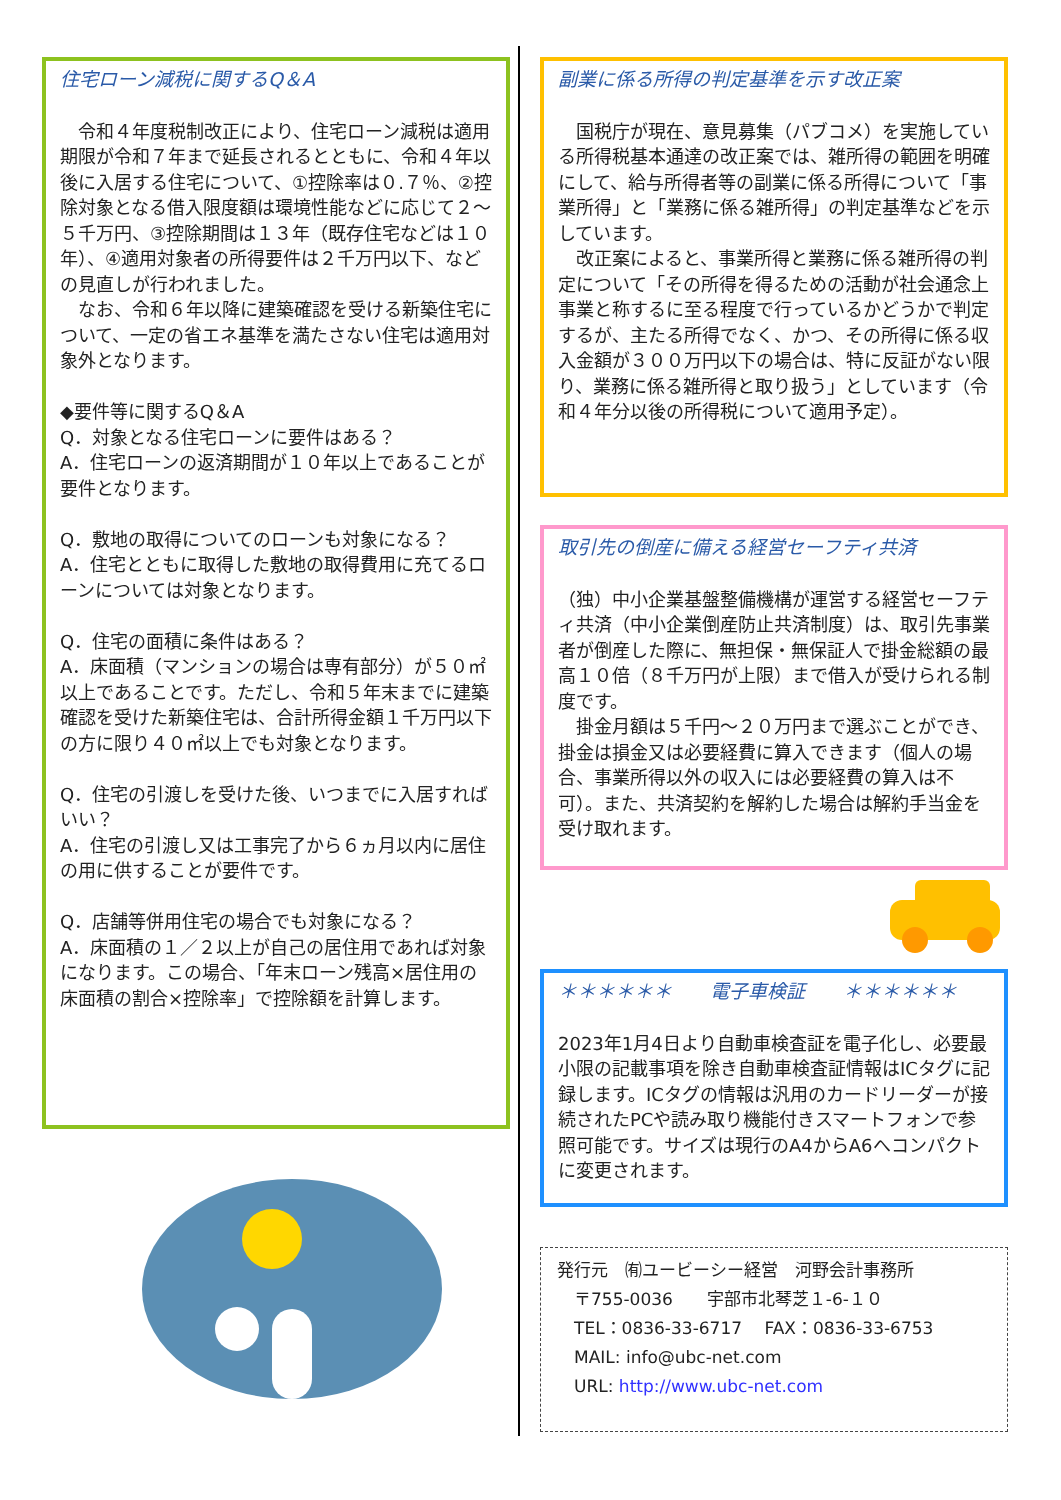住宅ローン減税に関するQ＆A
　令和４年度税制改正により、住宅ローン減税は適用期限が令和７年まで延長されるとともに、令和４年以後に入居する住宅について、①控除率は０.７％、②控除対象となる借入限度額は環境性能などに応じて２～５千万円、③控除期間は１３年（既存住宅などは１０年）、④適用対象者の所得要件は２千万円以下、などの見直しが行われました。
　なお、令和６年以降に建築確認を受ける新築住宅について、一定の省エネ基準を満たさない住宅は適用対象外となります。
◆要件等に関するQ＆A
Q．対象となる住宅ローンに要件はある？
A．住宅ローンの返済期間が１０年以上であることが要件となります。
Q．敷地の取得についてのローンも対象になる？
A．住宅とともに取得した敷地の取得費用に充てるローンについては対象となります。
Q．住宅の面積に条件はある？
A．床面積（マンションの場合は専有部分）が５０㎡以上であることです。ただし、令和５年末までに建築確認を受けた新築住宅は、合計所得金額１千万円以下の方に限り４０㎡以上でも対象となります。
Q．住宅の引渡しを受けた後、いつまでに入居すればいい？
A．住宅の引渡し又は工事完了から６ヵ月以内に居住の用に供することが要件です。
Q．店舗等併用住宅の場合でも対象になる？
A．床面積の１／２以上が自己の居住用であれば対象になります。この場合、「年末ローン残高×居住用の床面積の割合×控除率」で控除額を計算します。
副業に係る所得の判定基準を示す改正案
　国税庁が現在、意見募集（パブコメ）を実施している所得税基本通達の改正案では、雑所得の範囲を明確にして、給与所得者等の副業に係る所得について「事業所得」と「業務に係る雑所得」の判定基準などを示しています。
　改正案によると、事業所得と業務に係る雑所得の判定について「その所得を得るための活動が社会通念上事業と称するに至る程度で行っているかどうかで判定するが、主たる所得でなく、かつ、その所得に係る収入金額が３００万円以下の場合は、特に反証がない限り、業務に係る雑所得と取り扱う」としています（令和４年分以後の所得税について適用予定）。
取引先の倒産に備える経営セーフティ共済
（独）中小企業基盤整備機構が運営する経営セーフティ共済（中小企業倒産防止共済制度）は、取引先事業者が倒産した際に、無担保・無保証人で掛金総額の最高１０倍（８千万円が上限）まで借入が受けられる制度です。
　掛金月額は５千円～２０万円まで選ぶことができ、掛金は損金又は必要経費に算入できます（個人の場合、事業所得以外の収入には必要経費の算入は不可）。また、共済契約を解約した場合は解約手当金を受け取れます。
＊＊＊＊＊＊　　電子車検証　　＊＊＊＊＊＊
2023年1月4日より自動車検査証を電子化し、必要最小限の記載事項を除き自動車検査証情報はICタグに記録します。ICタグの情報は汎用のカードリーダーが接続されたPCや読み取り機能付きスマートフォンで参照可能です。サイズは現行のA4からA6へコンパクトに変更されます。
発行元　㈲ユービーシー経営　河野会計事務所
　〒755-0036　　宇部市北琴芝１-6-１０
　TEL：0836-33-6717　 FAX：0836-33-6753
　MAIL: info@ubc-net.com
　URL: http://www.ubc-net.com